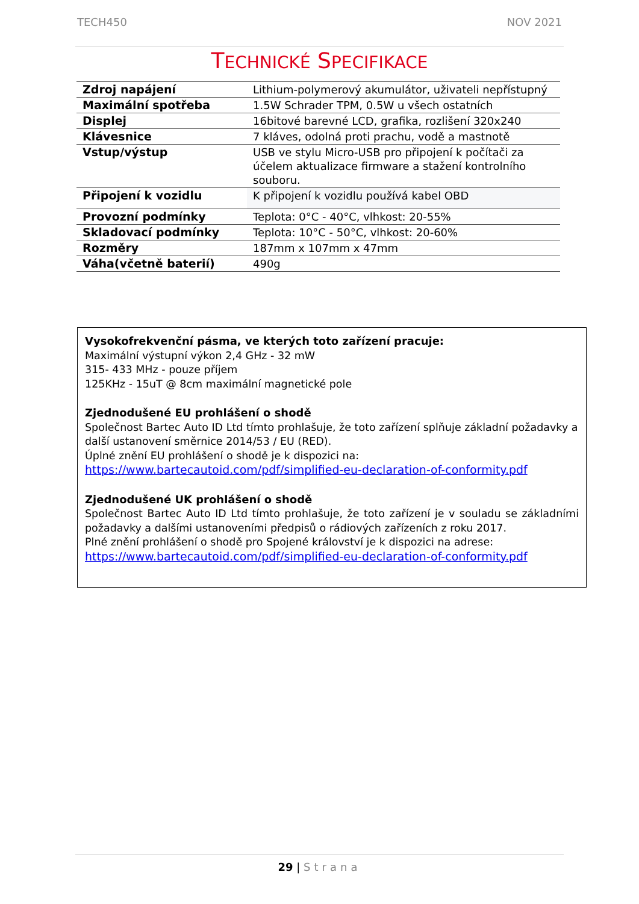TECH450 NOV 2021
TECHNICKÉ SPECIFIKACE
| Zdroj napájení | Lithium-polymerový akumulátor, uživateli nepřístupný |
| Maximální spotřeba | 1.5W Schrader TPM, 0.5W u všech ostatních |
| Displej | 16bitové barevné LCD, grafika, rozlišení 320x240 |
| Klávesnice | 7 kláves, odolná proti prachu, vodě a mastnotě |
| Vstup/výstup | USB ve stylu Micro-USB pro připojení k počítači za účelem aktualizace firmware a stažení kontrolního souboru. |
| Připojení k vozidlu | K připojení k vozidlu používá kabel OBD |
| Provozní podmínky | Teplota: 0°C - 40°C, vlhkost: 20-55% |
| Skladovací podmínky | Teplota: 10°C - 50°C, vlhkost: 20-60% |
| Rozměry | 187mm x 107mm x 47mm |
| Váha(včetně baterií) | 490g |
Vysokofrekvenční pásma, ve kterých toto zařízení pracuje:
Maximální výstupní výkon 2,4 GHz - 32 mW
315- 433 MHz - pouze příjem
125KHz - 15uT @ 8cm maximální magnetické pole
Zjednodušené EU prohlášení o shodě
Společnost Bartec Auto ID Ltd tímto prohlašuje, že toto zařízení splňuje základní požadavky a další ustanovení směrnice 2014/53 / EU (RED).
Úplné znění EU prohlášení o shodě je k dispozici na:
https://www.bartecautoid.com/pdf/simplified-eu-declaration-of-conformity.pdf
Zjednodušené UK prohlášení o shodě
Společnost Bartec Auto ID Ltd tímto prohlašuje, že toto zařízení je v souladu se základními požadavky a dalšími ustanoveními předpisů o rádiových zařízeních z roku 2017.
Plné znění prohlášení o shodě pro Spojené království je k dispozici na adrese:
https://www.bartecautoid.com/pdf/simplified-eu-declaration-of-conformity.pdf
29 | Strana